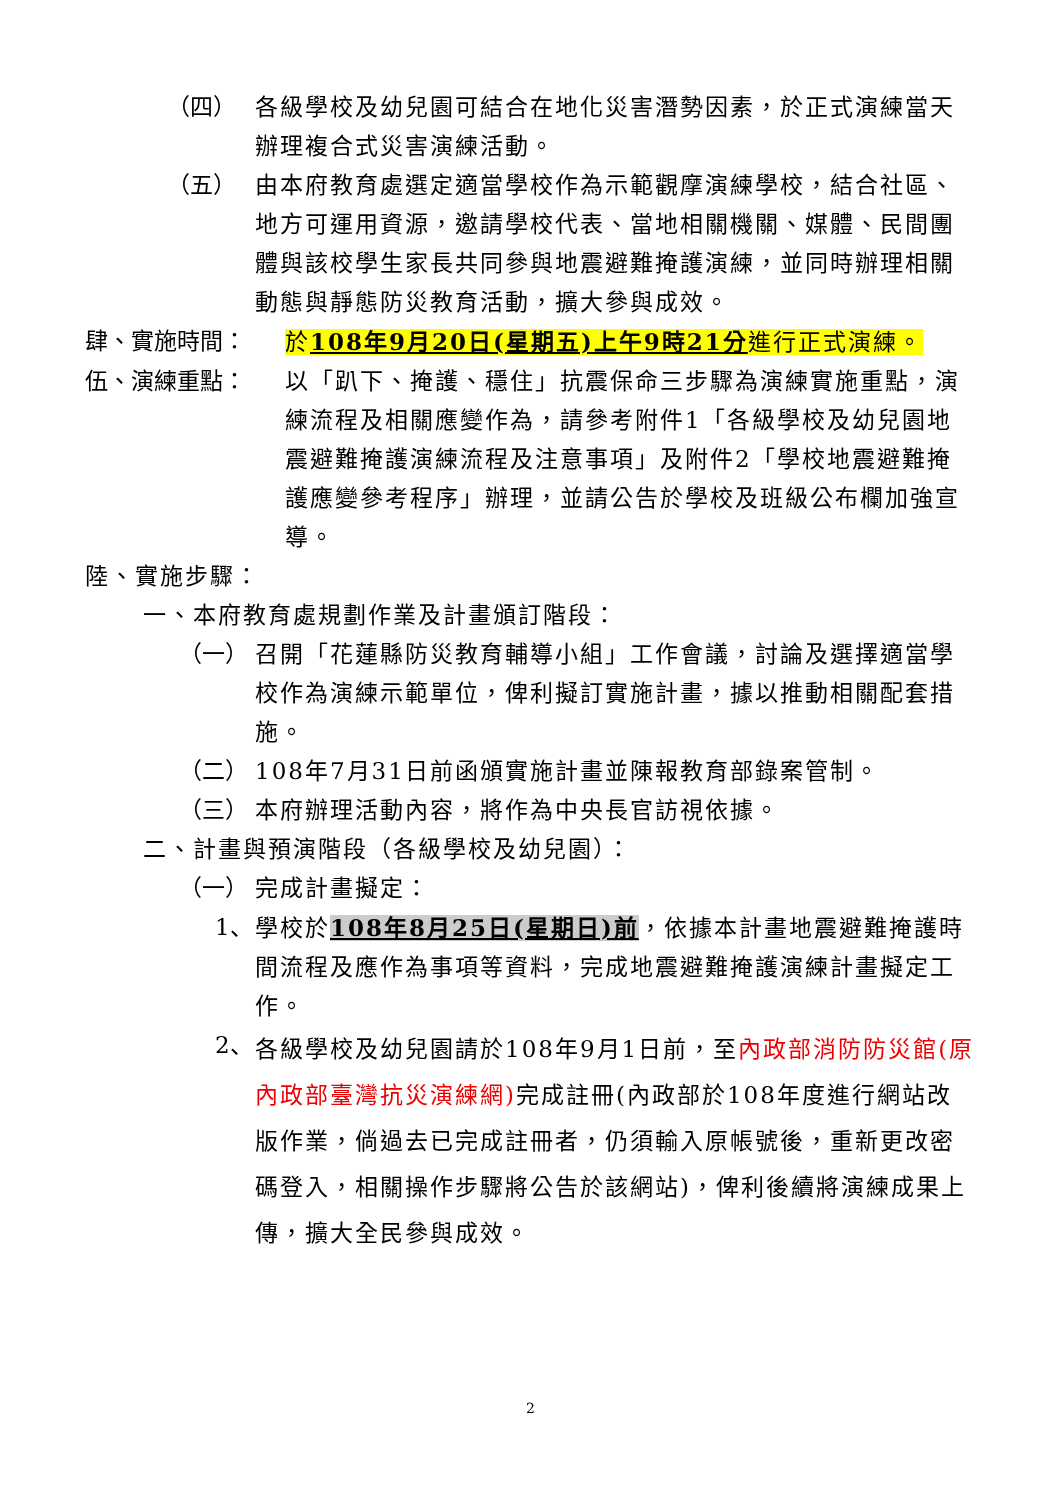（四）
各級學校及幼兒園可結合在地化災害潛勢因素，於正式演練當天辦理複合式災害演練活動。
（五）
由本府教育處選定適當學校作為示範觀摩演練學校，結合社區、地方可運用資源，邀請學校代表、當地相關機關、媒體、民間團體與該校學生家長共同參與地震避難掩護演練，並同時辦理相關動態與靜態防災教育活動，擴大參與成效。
肆、實施時間：
於108年9月20日(星期五)上午9時21分進行正式演練。
伍、演練重點：
以「趴下、掩護、穩住」抗震保命三步驟為演練實施重點，演練流程及相關應變作為，請參考附件1「各級學校及幼兒園地震避難掩護演練流程及注意事項」及附件2「學校地震避難掩護應變參考程序」辦理，並請公告於學校及班級公布欄加強宣導。
陸、實施步驟：
一、本府教育處規劃作業及計畫頒訂階段：
（一）
召開「花蓮縣防災教育輔導小組」工作會議，討論及選擇適當學校作為演練示範單位，俾利擬訂實施計畫，據以推動相關配套措施。
（二）
108年7月31日前函頒實施計畫並陳報教育部錄案管制。
（三）
本府辦理活動內容，將作為中央長官訪視依據。
二、計畫與預演階段（各級學校及幼兒園）：
（一）
完成計畫擬定：
1、
學校於108年8月25日(星期日)前，依據本計畫地震避難掩護時間流程及應作為事項等資料，完成地震避難掩護演練計畫擬定工作。
2、
各級學校及幼兒園請於108年9月1日前，至內政部消防防災館(原內政部臺灣抗災演練網) 完成註冊(內政部於108年度進行網站改版作業，倘過去已完成註冊者，仍須輸入原帳號後，重新更改密碼登入，相關操作步驟將公告於該網站)，俾利後續將演練成果上傳，擴大全民參與成效。
2